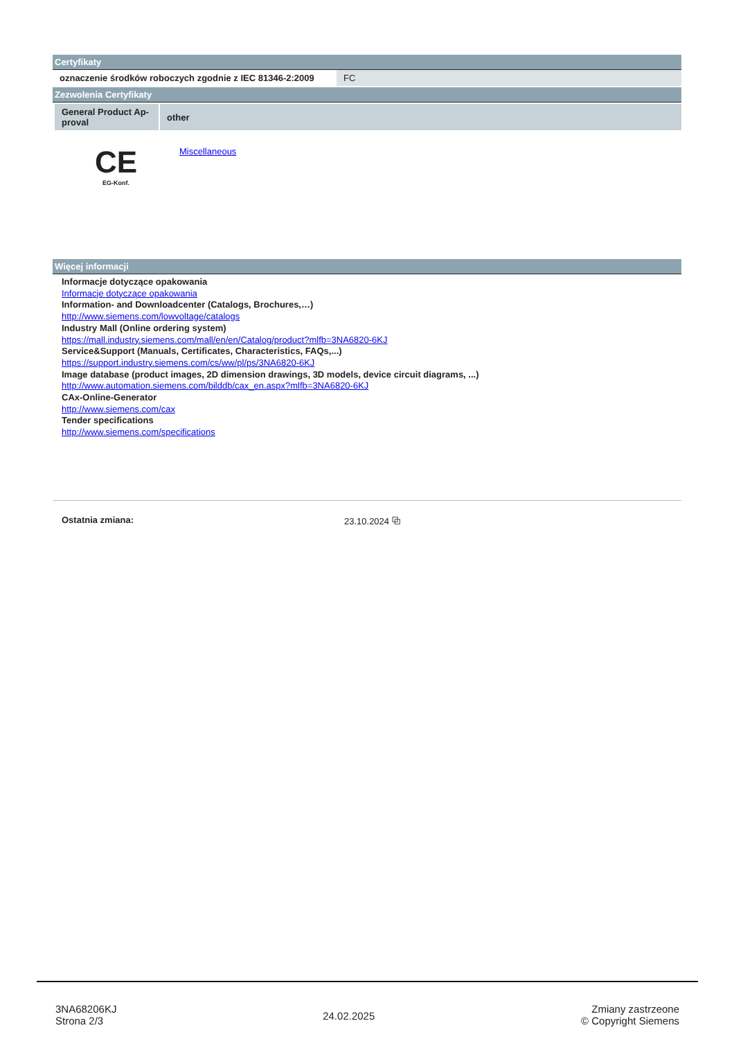Certyfikaty
| oznaczenie środków roboczych zgodnie z IEC 81346-2:2009 | FC |
Zezwolenia Certyfikaty
| General Product Ap- proval | other |
CE
EG-Konf.
Miscellaneous
Więcej informacji
Informacje dotyczące opakowania
Informacje dotyczące opakowania
Information- and Downloadcenter (Catalogs, Brochures,…)
http://www.siemens.com/lowvoltage/catalogs
Industry Mall (Online ordering system)
https://mall.industry.siemens.com/mall/en/en/Catalog/product?mlfb=3NA6820-6KJ
Service&Support (Manuals, Certificates, Characteristics, FAQs,...)
https://support.industry.siemens.com/cs/ww/pl/ps/3NA6820-6KJ
Image database (product images, 2D dimension drawings, 3D models, device circuit diagrams, ...)
http://www.automation.siemens.com/bilddb/cax_en.aspx?mlfb=3NA6820-6KJ
CAx-Online-Generator
http://www.siemens.com/cax
Tender specifications
http://www.siemens.com/specifications
Ostatnia zmiana: 23.10.2024 ⧉
3NA68206KJ
Strona 2/3
24.02.2025
Zmiany zastrzeone
© Copyright Siemens